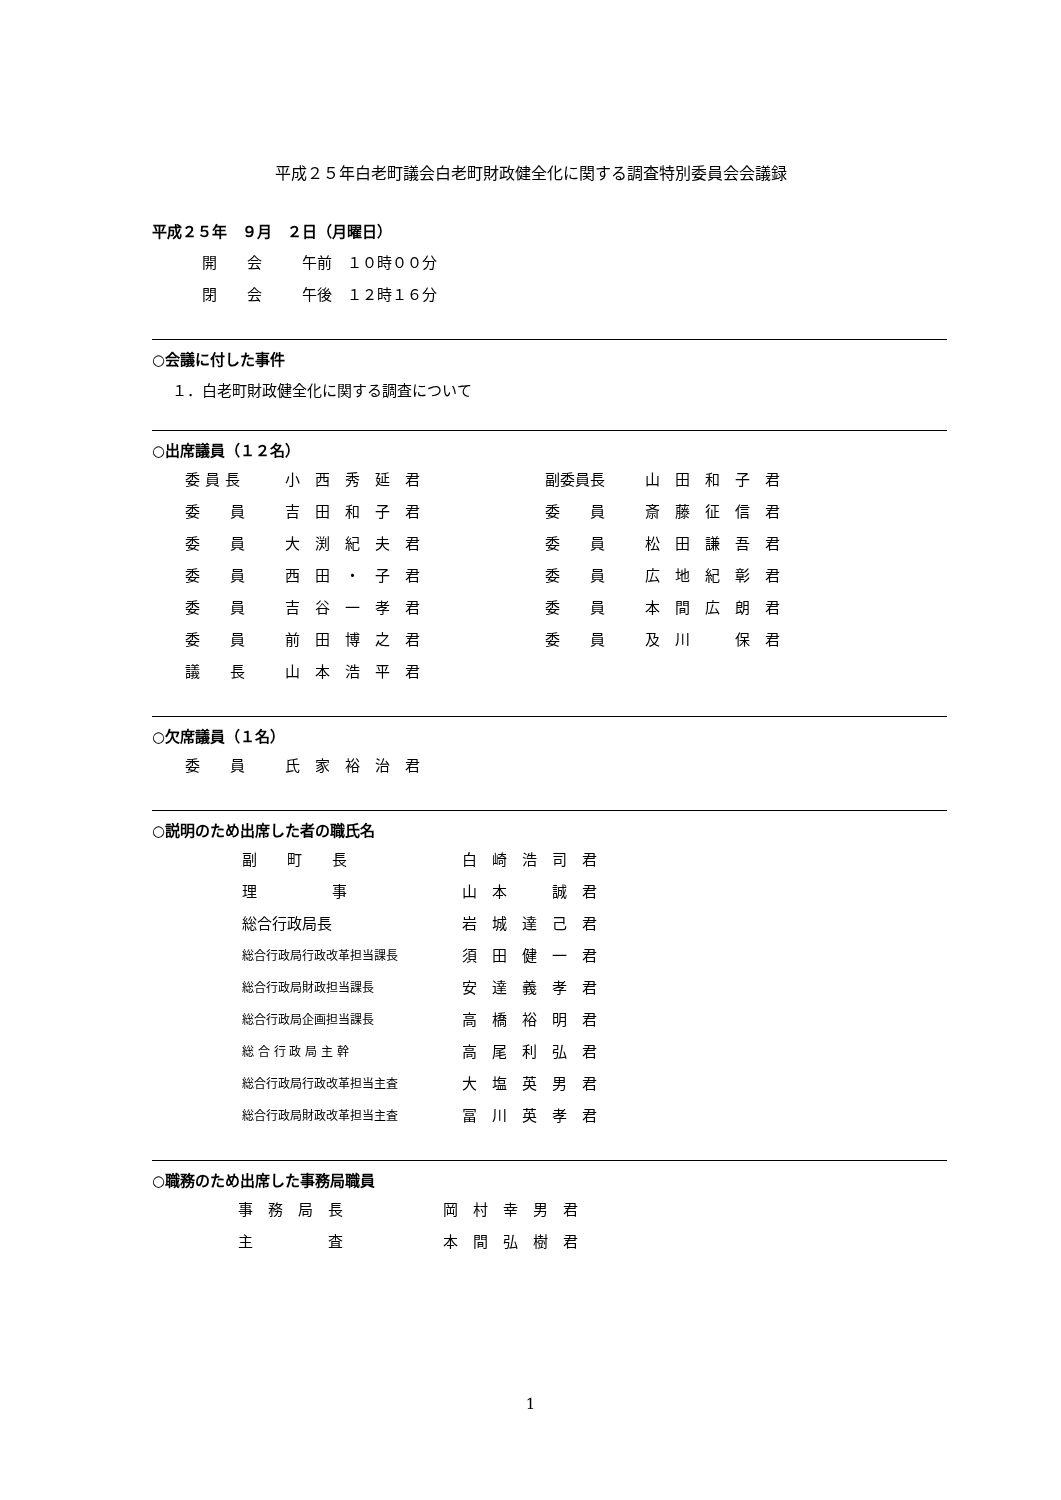平成２５年白老町議会白老町財政健全化に関する調査特別委員会会議録
平成２５年　９月　２日（月曜日）
| 開 会 | 午前 １０時００分 |
| 閉 会 | 午後 １２時１６分 |
○会議に付した事件
１．白老町財政健全化に関する調査について
○出席議員（１２名）
| 委 員 長 | 小 西 秀 延 君 | 副委員長 | 山 田 和 子 君 |
| 委 員 | 吉 田 和 子 君 | 委 員 | 斎 藤 征 信 君 |
| 委 員 | 大 渕 紀 夫 君 | 委 員 | 松 田 謙 吾 君 |
| 委 員 | 西 田 ・ 子 君 | 委 員 | 広 地 紀 彰 君 |
| 委 員 | 吉 谷 一 孝 君 | 委 員 | 本 間 広 朗 君 |
| 委 員 | 前 田 博 之 君 | 委 員 | 及 川 保 君 |
| 議 長 | 山 本 浩 平 君 | | |
○欠席議員（１名）
| 委 員 | 氏 家 裕 治 君 |
○説明のため出席した者の職氏名
| 副 町 長 | 白 崎 浩 司 君 |
| 理 事 | 山 本 誠 君 |
| 総合行政局長 | 岩 城 達 己 君 |
| 総合行政局行政改革担当課長 | 須 田 健 一 君 |
| 総合行政局財政担当課長 | 安 達 義 孝 君 |
| 総合行政局企画担当課長 | 高 橋 裕 明 君 |
| 総 合 行 政 局 主 幹 | 高 尾 利 弘 君 |
| 総合行政局行政改革担当主査 | 大 塩 英 男 君 |
| 総合行政局財政改革担当主査 | 冨 川 英 孝 君 |
○職務のため出席した事務局職員
| 事 務 局 長 | 岡 村 幸 男 君 |
| 主 査 | 本 間 弘 樹 君 |
1